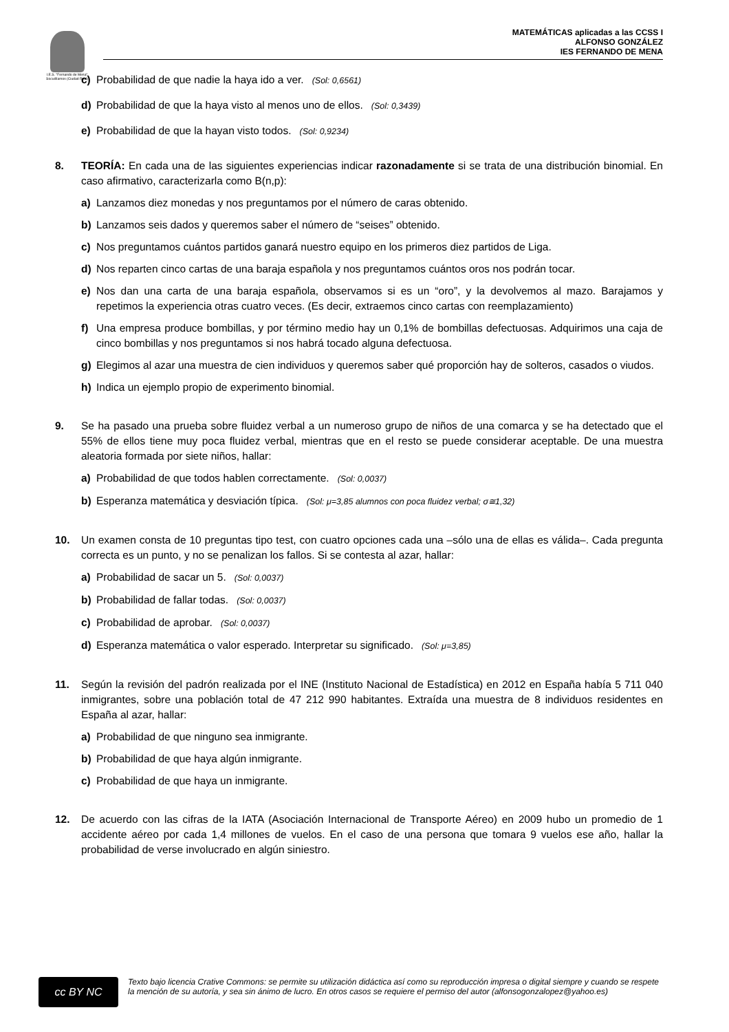I.E.S. "Fernando de Mena"
Socuéllamos (Ciudad Real)
MATEMÁTICAS aplicadas a las CCSS I
ALFONSO GONZÁLEZ
IES FERNANDO DE MENA
c) Probabilidad de que nadie la haya ido a ver. (Sol: 0,6561)
d) Probabilidad de que la haya visto al menos uno de ellos. (Sol: 0,3439)
e) Probabilidad de que la hayan visto todos. (Sol: 0,9234)
8. TEORÍA: En cada una de las siguientes experiencias indicar razonadamente si se trata de una distribución binomial. En caso afirmativo, caracterizarla como B(n,p):
a) Lanzamos diez monedas y nos preguntamos por el número de caras obtenido.
b) Lanzamos seis dados y queremos saber el número de “seises” obtenido.
c) Nos preguntamos cuántos partidos ganará nuestro equipo en los primeros diez partidos de Liga.
d) Nos reparten cinco cartas de una baraja española y nos preguntamos cuántos oros nos podrán tocar.
e) Nos dan una carta de una baraja española, observamos si es un “oro”, y la devolvemos al mazo. Barajamos y repetimos la experiencia otras cuatro veces. (Es decir, extraemos cinco cartas con reemplazamiento)
f) Una empresa produce bombillas, y por término medio hay un 0,1% de bombillas defectuosas. Adquirimos una caja de cinco bombillas y nos preguntamos si nos habrá tocado alguna defectuosa.
g) Elegimos al azar una muestra de cien individuos y queremos saber qué proporción hay de solteros, casados o viudos.
h) Indica un ejemplo propio de experimento binomial.
9. Se ha pasado una prueba sobre fluidez verbal a un numeroso grupo de niños de una comarca y se ha detectado que el 55% de ellos tiene muy poca fluidez verbal, mientras que en el resto se puede considerar aceptable. De una muestra aleatoria formada por siete niños, hallar:
a) Probabilidad de que todos hablen correctamente. (Sol: 0,0037)
b) Esperanza matemática y desviación típica. (Sol: μ=3,85 alumnos con poca fluidez verbal; σ≅1,32)
10. Un examen consta de 10 preguntas tipo test, con cuatro opciones cada una –sólo una de ellas es válida–. Cada pregunta correcta es un punto, y no se penalizan los fallos. Si se contesta al azar, hallar:
a) Probabilidad de sacar un 5. (Sol: 0,0037)
b) Probabilidad de fallar todas. (Sol: 0,0037)
c) Probabilidad de aprobar. (Sol: 0,0037)
d) Esperanza matemática o valor esperado. Interpretar su significado. (Sol: μ=3,85)
11. Según la revisión del padrón realizada por el INE (Instituto Nacional de Estadística) en 2012 en España había 5 711 040 inmigrantes, sobre una población total de 47 212 990 habitantes. Extraída una muestra de 8 individuos residentes en España al azar, hallar:
a) Probabilidad de que ninguno sea inmigrante.
b) Probabilidad de que haya algún inmigrante.
c) Probabilidad de que haya un inmigrante.
12. De acuerdo con las cifras de la IATA (Asociación Internacional de Transporte Aéreo) en 2009 hubo un promedio de 1 accidente aéreo por cada 1,4 millones de vuelos. En el caso de una persona que tomara 9 vuelos ese año, hallar la probabilidad de verse involucrado en algún siniestro.
cc BY NC
Texto bajo licencia Crative Commons: se permite su utilización didáctica así como su reproducción impresa o digital siempre y cuando se respete la mención de su autoría, y sea sin ánimo de lucro. En otros casos se requiere el permiso del autor (alfonsogonzalopez@yahoo.es)